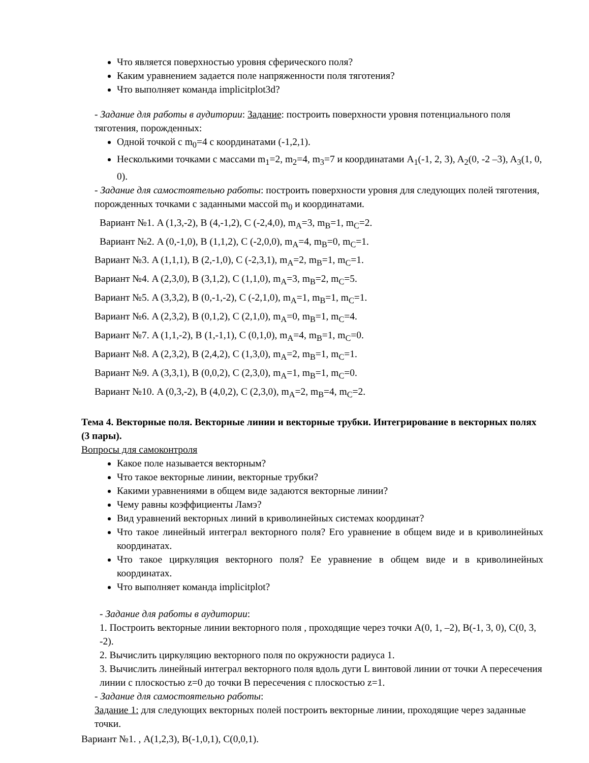Что является поверхностью уровня сферического поля?
Каким уравнением задается поле напряженности поля тяготения?
Что выполняет команда implicitplot3d?
- Задание для работы в аудитории: Задание: построить поверхности уровня потенциального поля тяготения, порожденных:
Одной точкой с m<sub>0</sub>=4 с координатами (-1,2,1).
Несколькими точками с массами m<sub>1</sub>=2, m<sub>2</sub>=4, m<sub>3</sub>=7 и координатами A<sub>1</sub>(-1, 2, 3), A<sub>2</sub>(0, -2 –3), A<sub>3</sub>(1, 0, 0).
- Задание для самостоятельно работы: построить поверхности уровня для следующих полей тяготения, порожденных точками с заданными массой m<sub>0</sub> и координатами.
Вариант №1. A (1,3,-2), B (4,-1,2), C (-2,4,0), m<sub>A</sub>=3, m<sub>B</sub>=1, m<sub>C</sub>=2.
Вариант №2. A (0,-1,0), B (1,1,2), C (-2,0,0), m<sub>A</sub>=4, m<sub>B</sub>=0, m<sub>C</sub>=1.
Вариант №3. A (1,1,1), B (2,-1,0), C (-2,3,1), m<sub>A</sub>=2, m<sub>B</sub>=1, m<sub>C</sub>=1.
Вариант №4. A (2,3,0), B (3,1,2), C (1,1,0), m<sub>A</sub>=3, m<sub>B</sub>=2, m<sub>C</sub>=5.
Вариант №5. A (3,3,2), B (0,-1,-2), C (-2,1,0), m<sub>A</sub>=1, m<sub>B</sub>=1, m<sub>C</sub>=1.
Вариант №6. A (2,3,2), B (0,1,2), C (2,1,0), m<sub>A</sub>=0, m<sub>B</sub>=1, m<sub>C</sub>=4.
Вариант №7. A (1,1,-2), B (1,-1,1), C (0,1,0), m<sub>A</sub>=4, m<sub>B</sub>=1, m<sub>C</sub>=0.
Вариант №8. A (2,3,2), B (2,4,2), C (1,3,0), m<sub>A</sub>=2, m<sub>B</sub>=1, m<sub>C</sub>=1.
Вариант №9. A (3,3,1), B (0,0,2), C (2,3,0), m<sub>A</sub>=1, m<sub>B</sub>=1, m<sub>C</sub>=0.
Вариант №10. A (0,3,-2), B (4,0,2), C (2,3,0), m<sub>A</sub>=2, m<sub>B</sub>=4, m<sub>C</sub>=2.
Тема 4. Векторные поля. Векторные линии и векторные трубки. Интегрирование в векторных полях (3 пары).
Вопросы для самоконтроля
Какое поле называется векторным?
Что такое векторные линии, векторные трубки?
Какими уравнениями в общем виде задаются векторные линии?
Чему равны коэффициенты Ламэ?
Вид уравнений векторных линий в криволинейных системах координат?
Что такое линейный интеграл векторного поля? Его уравнение в общем виде и в криволинейных координатах.
Что такое циркуляция векторного поля? Ее уравнение в общем виде и в криволинейных координатах.
Что выполняет команда implicitplot?
- Задание для работы в аудитории:
1. Построить векторные линии векторного поля , проходящие через точки A(0, 1, –2), B(-1, 3, 0), C(0, 3, -2).
2. Вычислить циркуляцию векторного поля по окружности радиуса 1.
3. Вычислить линейный интеграл векторного поля вдоль дуги L винтовой линии от точки A пересечения линии с плоскостью z=0 до точки B пересечения с плоскостью z=1.
- Задание для самостоятельно работы:
Задание 1: для следующих векторных полей построить векторные линии, проходящие через заданные точки.
Вариант №1. , A(1,2,3), B(-1,0,1), C(0,0,1).